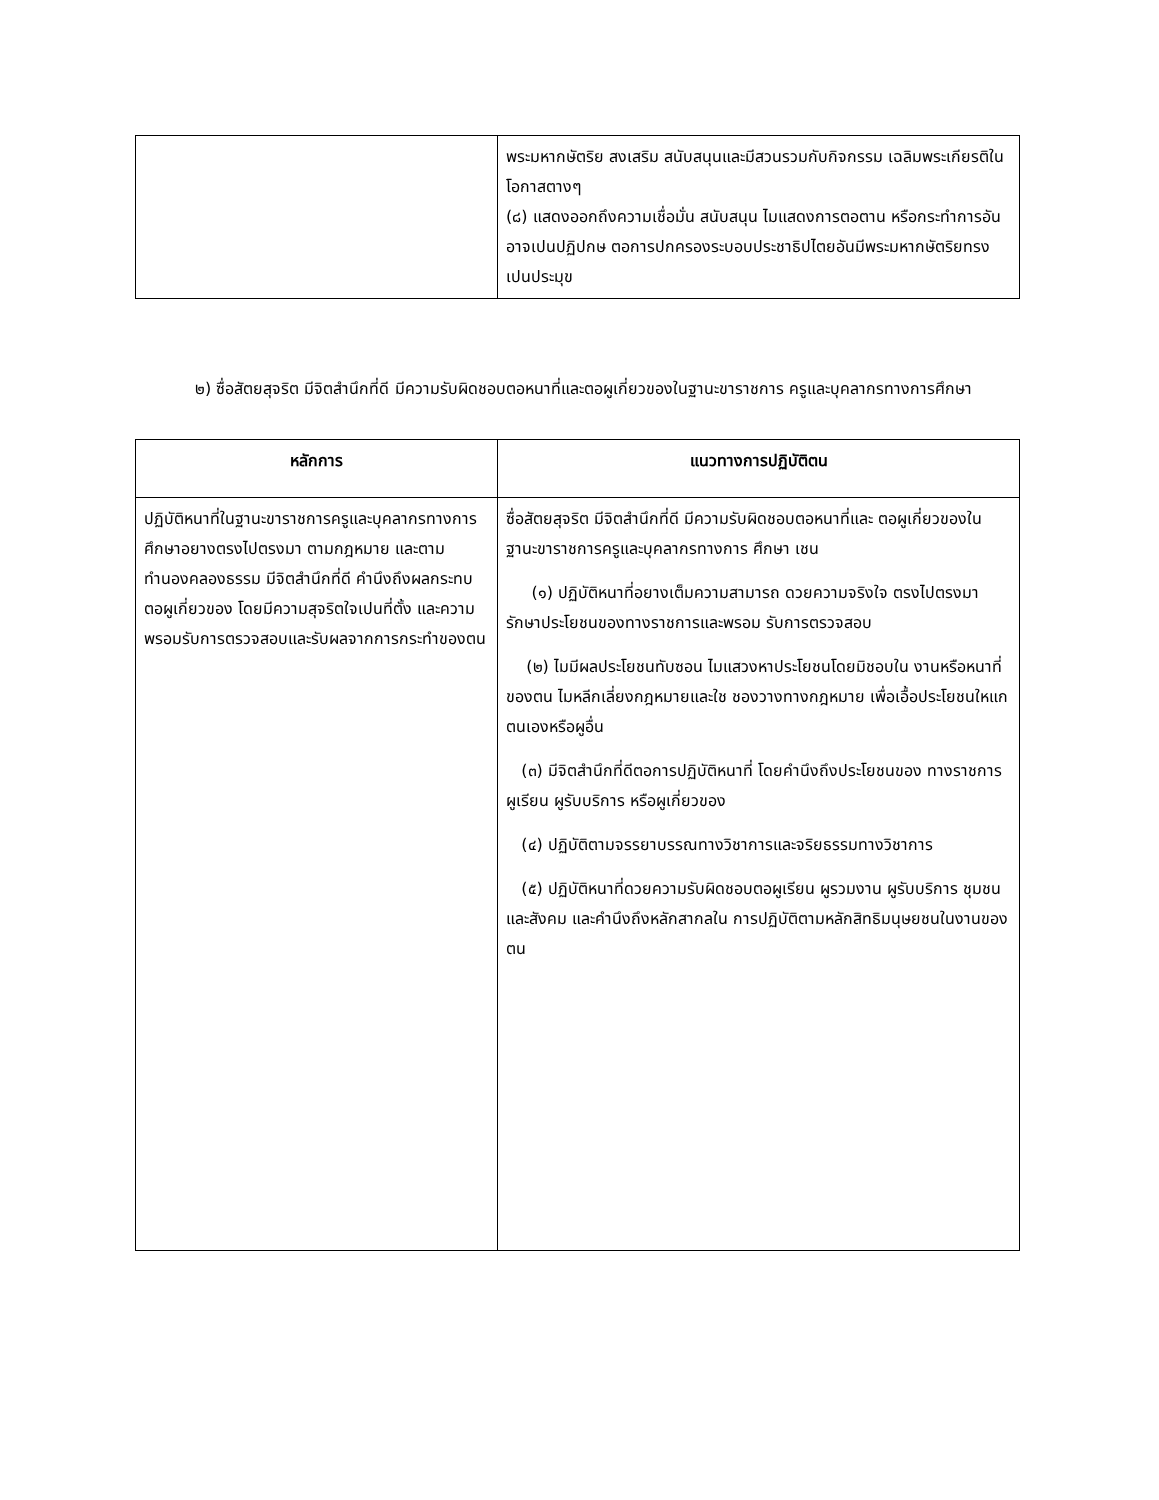| | พระมหากษัตริย สงเสริม สนับสนุนและมีสวนรวมกับกิจกรรม เฉลิมพระเกียรติในโอกาสตางๆ (๘) แสดงออกถึงความเชื่อมั่น สนับสนุน ไมแสดงการตอตาน หรือกระทำการอันอาจเปนปฏิปกษ ตอการปกครองระบอบประชาธิปไตยอันมีพระมหากษัตริยทรงเปนประมุข |
๒) ซื่อสัตยสุจริต มีจิตสำนึกที่ดี มีความรับผิดชอบตอหนาที่และตอผูเกี่ยวของในฐานะขาราชการ ครูและบุคลากรทางการศึกษา
| หลักการ | แนวทางการปฏิบัติตน |
| --- | --- |
| ปฏิบัติหนาที่ในฐานะขาราชการครูและบุคลากรทางการศึกษาอยางตรงไปตรงมา ตามกฎหมาย และตามทำนองคลองธรรม มีจิตสำนึกที่ดี คำนึงถึงผลกระทบตอผูเกี่ยวของ โดยมีความสุจริตใจเปนที่ตั้ง และความพรอมรับการตรวจสอบและรับผลจากการกระทำของตน | ซื่อสัตยสุจริต มีจิตสำนึกที่ดี มีความรับผิดชอบตอหนาที่และ ตอผูเกี่ยวของในฐานะขาราชการครูและบุคลากรทางการ ศึกษา เชน (๑) ปฏิบัติหนาที่อยางเต็มความสามารถ ดวยความจริงใจ ตรงไปตรงมา รักษาประโยชนของทางราชการและพรอม รับการตรวจสอบ (๒) ไมมีผลประโยชนทับซอน ไมแสวงหาประโยชนโดยมิชอบใน งานหรือหนาที่ของตน ไมหลีกเลี่ยงกฎหมายและใช ชองวางทางกฎหมาย เพื่อเอื้อประโยชนใหแกตนเองหรือผูอื่น (๓) มีจิตสำนึกที่ดีตอการปฏิบัติหนาที่ โดยคำนึงถึงประโยชนของ ทางราชการ ผูเรียน ผูรับบริการ หรือผูเกี่ยวของ (๔) ปฏิบัติตามจรรยาบรรณทางวิชาการและจริยธรรมทางวิชาการ (๕) ปฏิบัติหนาที่ดวยความรับผิดชอบตอผูเรียน ผูรวมงาน ผูรับบริการ ชุมชน และสังคม และคำนึงถึงหลักสากลใน การปฏิบัติตามหลักสิทธิมนุษยชนในงานของตน |